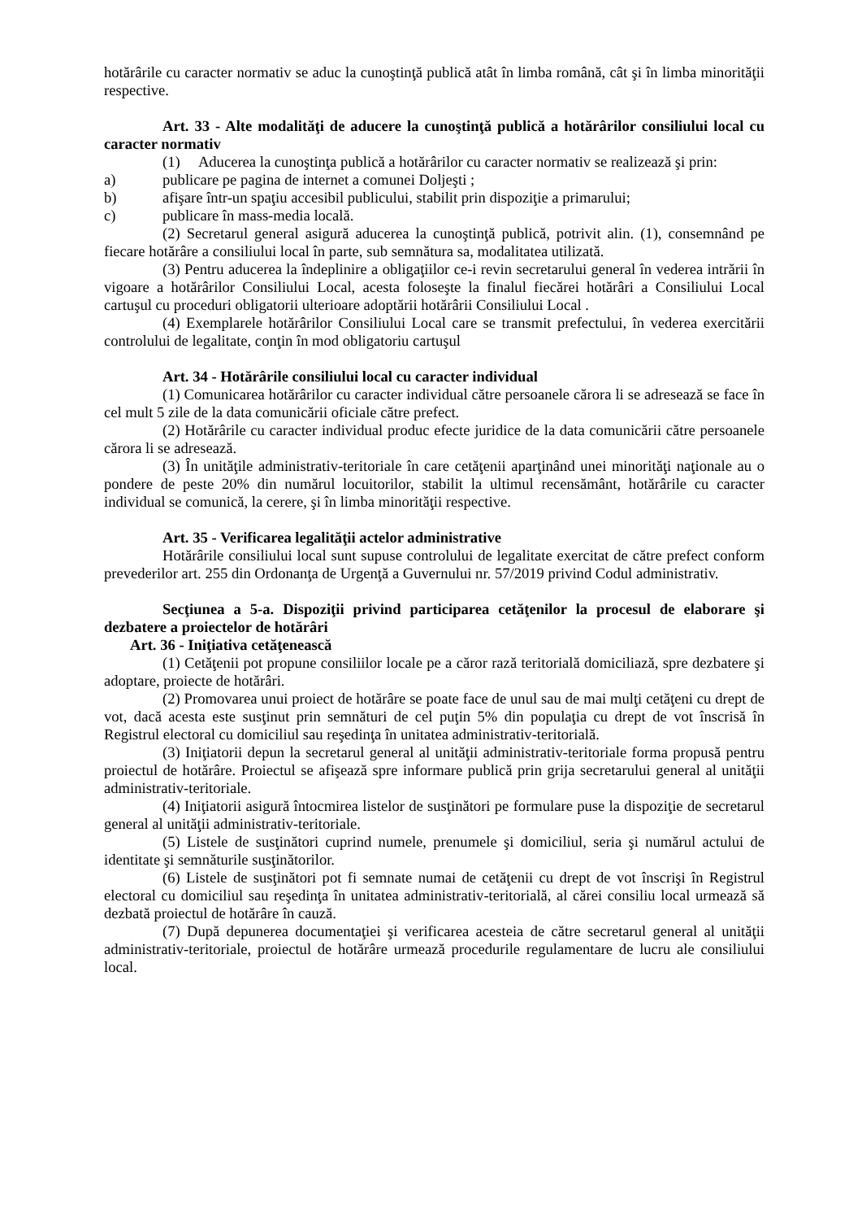hotărârile cu caracter normativ se aduc la cunoştinţă publică atât în limba română, cât şi în limba minorităţii respective.
Art. 33 - Alte modalităţi de aducere la cunoştinţă publică a hotărârilor consiliului local cu caracter normativ
(1) Aducerea la cunoştinţa publică a hotărârilor cu caracter normativ se realizează şi prin:
a) publicare pe pagina de internet a comunei Doljeşti ;
b) afişare într-un spaţiu accesibil publicului, stabilit prin dispoziţie a primarului;
c) publicare în mass-media locală.
(2) Secretarul general asigură aducerea la cunoştinţă publică, potrivit alin. (1), consemnând pe fiecare hotărâre a consiliului local în parte, sub semnătura sa, modalitatea utilizată.
(3) Pentru aducerea la îndeplinire a obligaţiilor ce-i revin secretarului general în vederea intrării în vigoare a hotărârilor Consiliului Local, acesta foloseşte la finalul fiecărei hotărâri a Consiliului Local cartuşul cu proceduri obligatorii ulterioare adoptării hotărârii Consiliului Local .
(4) Exemplarele hotărârilor Consiliului Local care se transmit prefectului, în vederea exercitării controlului de legalitate, conţin în mod obligatoriu cartuşul
Art. 34 - Hotărârile consiliului local cu caracter individual
(1) Comunicarea hotărârilor cu caracter individual către persoanele cărora li se adresează se face în cel mult 5 zile de la data comunicării oficiale către prefect.
(2) Hotărârile cu caracter individual produc efecte juridice de la data comunicării către persoanele cărora li se adresează.
(3) În unităţile administrativ-teritoriale în care cetăţenii aparţinând unei minorităţi naţionale au o pondere de peste 20% din numărul locuitorilor, stabilit la ultimul recensământ, hotărârile cu caracter individual se comunică, la cerere, şi în limba minorităţii respective.
Art. 35 - Verificarea legalităţii actelor administrative
Hotărârile consiliului local sunt supuse controlului de legalitate exercitat de către prefect conform prevederilor art. 255 din Ordonanţa de Urgenţă a Guvernului nr. 57/2019 privind Codul administrativ.
Secţiunea a 5-a. Dispoziţii privind participarea cetăţenilor la procesul de elaborare şi dezbatere a proiectelor de hotărâri
Art. 36 - Iniţiativa cetăţenească
(1) Cetăţenii pot propune consiliilor locale pe a căror rază teritorială domiciliază, spre dezbatere şi adoptare, proiecte de hotărâri.
(2) Promovarea unui proiect de hotărâre se poate face de unul sau de mai mulţi cetăţeni cu drept de vot, dacă acesta este susţinut prin semnături de cel puţin 5% din populaţia cu drept de vot înscrisă în Registrul electoral cu domiciliul sau reşedinţa în unitatea administrativ-teritorială.
(3) Iniţiatorii depun la secretarul general al unităţii administrativ-teritoriale forma propusă pentru proiectul de hotărâre. Proiectul se afişează spre informare publică prin grija secretarului general al unităţii administrativ-teritoriale.
(4) Iniţiatorii asigură întocmirea listelor de susţinători pe formulare puse la dispoziţie de secretarul general al unităţii administrativ-teritoriale.
(5) Listele de susţinători cuprind numele, prenumele şi domiciliul, seria şi numărul actului de identitate şi semnăturile susţinătorilor.
(6) Listele de susţinători pot fi semnate numai de cetăţenii cu drept de vot înscrişi în Registrul electoral cu domiciliul sau reşedinţa în unitatea administrativ-teritorială, al cărei consiliu local urmează să dezbată proiectul de hotărâre în cauză.
(7) După depunerea documentaţiei şi verificarea acesteia de către secretarul general al unităţii administrativ-teritoriale, proiectul de hotărâre urmează procedurile regulamentare de lucru ale consiliului local.